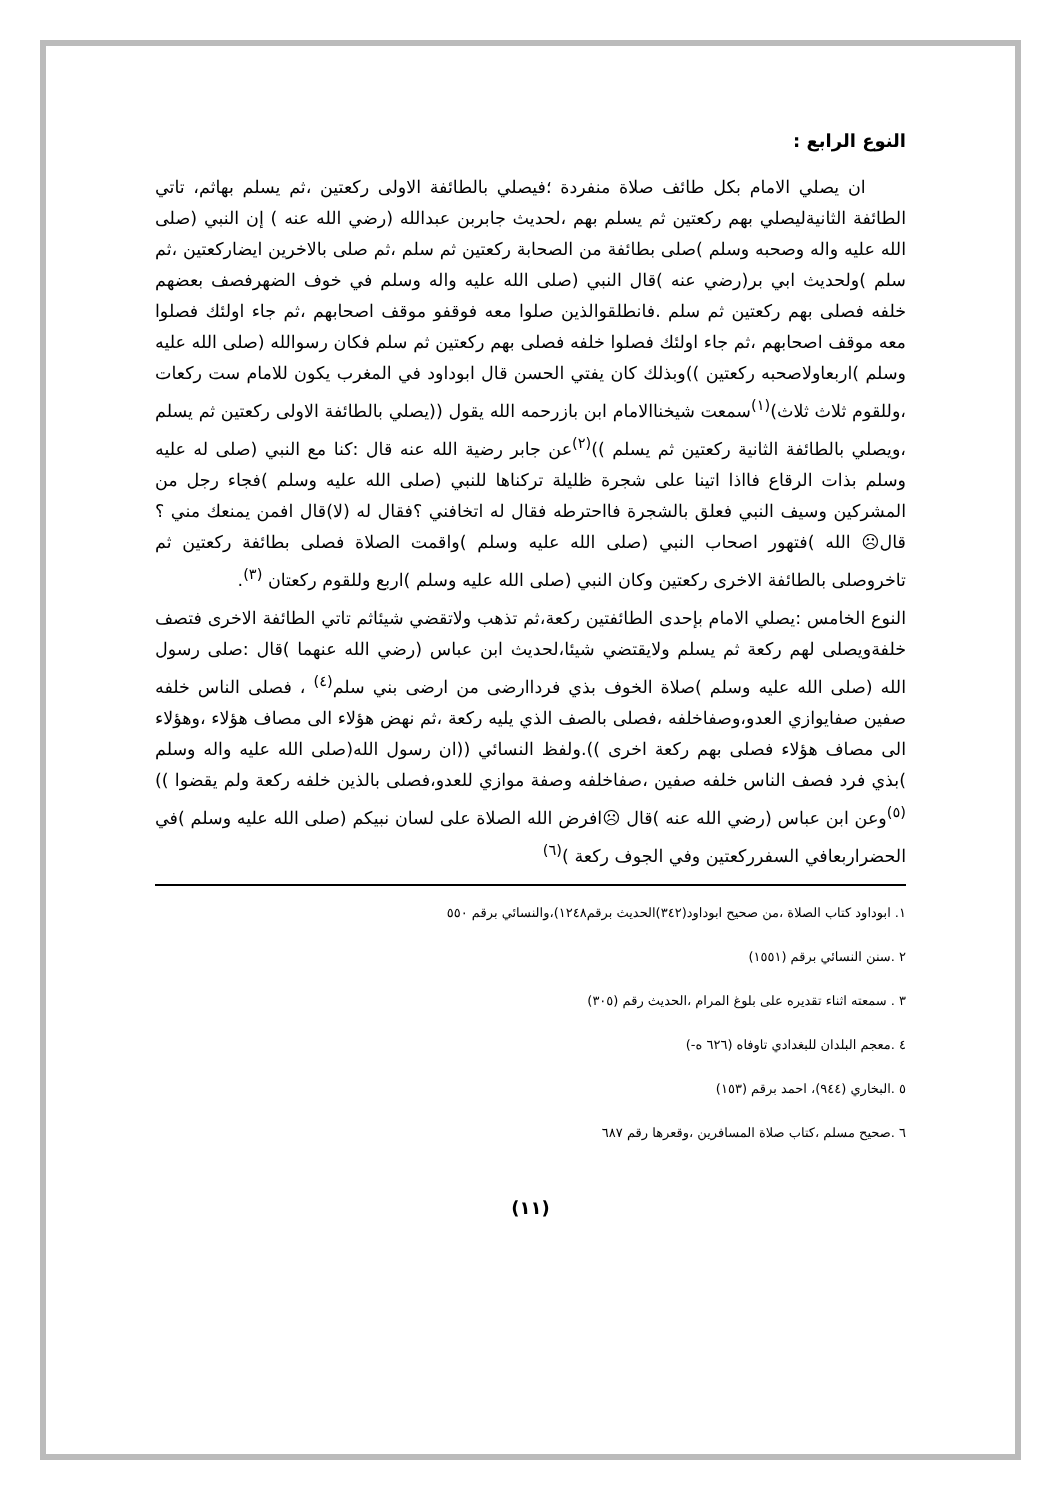النوع الرابع :
ان يصلي الامام بكل طائف صلاة منفردة ؛فيصلي بالطائفة الاولى ركعتين ،ثم يسلم بهاثم، تاتي الطائفة الثانيةليصلي بهم ركعتين ثم يسلم بهم ،لحديث جابربن عبدالله (رضي الله عنه ) إن النبي (صلى الله عليه واله وصحبه وسلم )صلى بطائفة من الصحابة ركعتين ثم سلم ،ثم صلى بالاخرين ايضاركعتين ،ثم سلم )ولحديث ابي بر(رضي عنه )قال النبي (صلى الله عليه واله وسلم في خوف الضهرفصف بعضهم خلفه فصلى بهم ركعتين ثم سلم .فانطلقوالذين صلوا معه فوقفو موقف اصحابهم ،ثم جاء اولئك فصلوا معه موقف اصحابهم ،ثم جاء اولئك فصلوا خلفه فصلى بهم ركعتين ثم سلم فكان رسوالله (صلى الله عليه وسلم )اربعاولاصحبه ركعتين ))وبذلك كان يفتي الحسن قال ابوداود في المغرب يكون للامام ست ركعات ،وللقوم ثلاث ثلاث)<sup>(١)</sup>سمعت شيخناالامام ابن بازرحمه الله يقول ((يصلي بالطائفة الاولى ركعتين ثم يسلم ،ويصلي بالطائفة الثانية ركعتين ثم يسلم ))<sup>(٢)</sup>عن جابر رضية الله عنه قال :كنا مع النبي (صلى له عليه وسلم بذات الرقاع فااذا اتينا على شجرة ظليلة تركناها للنبي (صلى الله عليه وسلم )فجاء رجل من المشركين وسيف النبي فعلق بالشجرة فااحترطه فقال له اتخافني ؟فقال له (لا)قال افمن يمنعك مني ؟قال☹ الله )فتهور اصحاب النبي (صلى الله عليه وسلم )واقمت الصلاة فصلى بطائفة ركعتين ثم تاخروصلى بالطائفة الاخرى ركعتين وكان النبي (صلى الله عليه وسلم )اربع وللقوم ركعتان <sup>(٣)</sup>.
النوع الخامس :يصلي الامام بإحدى الطائفتين ركعة،ثم تذهب ولاتقضي شيئاثم تاتي الطائفة الاخرى فتصف خلفةويصلى لهم ركعة ثم يسلم ولايقتضي شيئا،لحديث ابن عباس (رضي الله عنهما )قال :صلى رسول الله (صلى الله عليه وسلم )صلاة الخوف بذي فردا‌ارضى من ارضى بني سلم<sup>(٤)</sup> ، فصلى الناس خلفه صفين صفايوازي العدو،وصفاخلفه ،فصلى بالصف الذي يليه ركعة ،ثم نهض هؤلاء الى مصاف هؤلاء ،وهؤلاء الى مصاف هؤلاء فصلى بهم ركعة اخرى )).ولفظ النسائي ((ان رسول الله(صلى الله عليه واله وسلم )بذي فرد فصف الناس خلفه صفين ،صفاخلفه وصفة موازي للعدو،فصلى بالذين خلفه ركعة ولم يقضوا ))<sup>(٥)</sup>وعن ابن عباس (رضي الله عنه )قال ☹افرض الله الصلاة على لسان نبيكم (صلى الله عليه وسلم )في الحضراربعافي السفرركعتين وفي الجوف ركعة )<sup>(٦)</sup>
١. ابوداود كتاب الصلاة ،من صحيح ابوداود(٣٤٢)الحديث برقم١٢٤٨)،والنسائي برقم ٥٥٠
٢ .سنن النسائي برقم (١٥٥١)
٣ . سمعته اثناء تقديره على بلوغ المرام ،الحديث رقم (٣٠٥)
٤ .معجم البلدان للبغدادي تاوفاه (٦٢٦ ه-)
٥ .البخاري (٩٤٤)، احمد برقم (١٥٣)
٦ .صحيح مسلم ،كتاب صلاة المسافرين ،وقعرها رقم ٦٨٧
(١١)